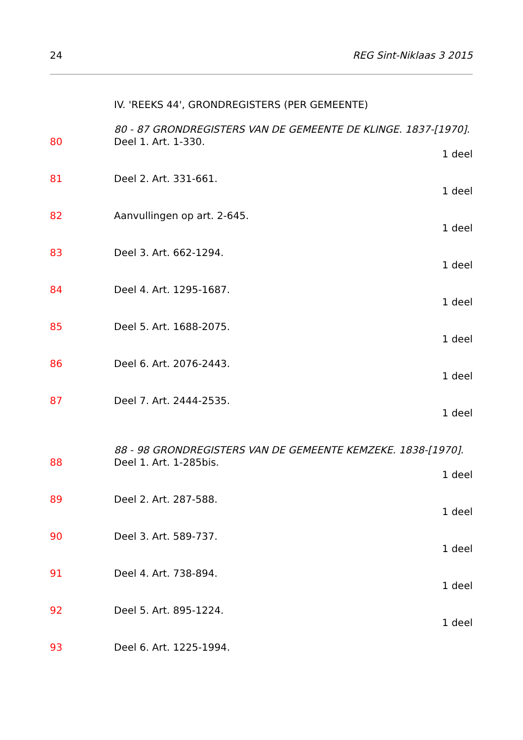24 REG Sint-Niklaas 3 2015
IV. 'REEKS 44', GRONDREGISTERS (PER GEMEENTE)
80 - 87 GRONDREGISTERS VAN DE GEMEENTE DE KLINGE. 1837-[1970].
80 Deel 1. Art. 1-330.
1 deel
81 Deel 2. Art. 331-661.
1 deel
82 Aanvullingen op art. 2-645.
1 deel
83 Deel 3. Art. 662-1294.
1 deel
84 Deel 4. Art. 1295-1687.
1 deel
85 Deel 5. Art. 1688-2075.
1 deel
86 Deel 6. Art. 2076-2443.
1 deel
87 Deel 7. Art. 2444-2535.
1 deel
88 - 98 GRONDREGISTERS VAN DE GEMEENTE KEMZEKE. 1838-[1970].
88 Deel 1. Art. 1-285bis.
1 deel
89 Deel 2. Art. 287-588.
1 deel
90 Deel 3. Art. 589-737.
1 deel
91 Deel 4. Art. 738-894.
1 deel
92 Deel 5. Art. 895-1224.
1 deel
93 Deel 6. Art. 1225-1994.